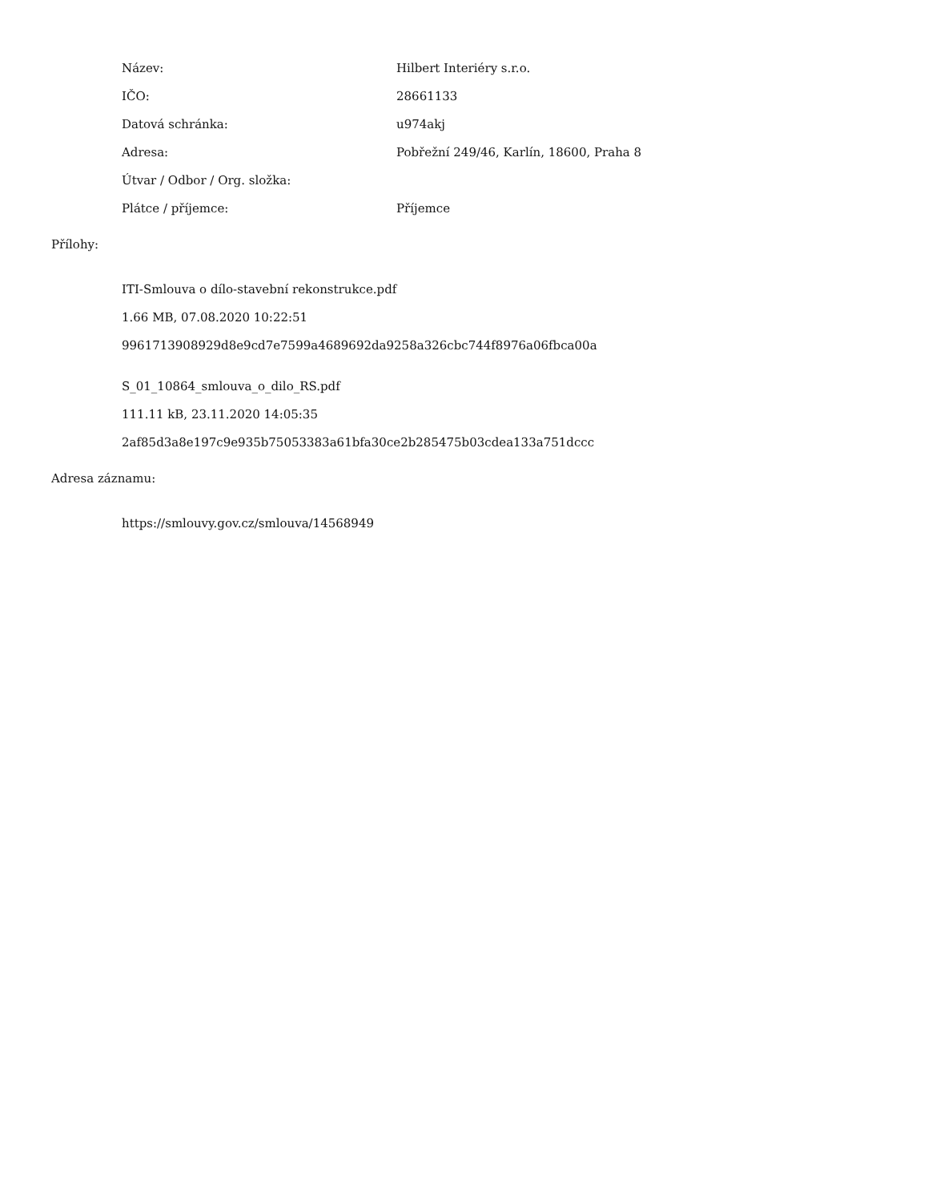Název: Hilbert Interiéry s.r.o.
IČO: 28661133
Datová schránka: u974akj
Adresa: Pobřežní 249/46, Karlín, 18600, Praha 8
Útvar / Odbor / Org. složka:
Plátce / příjemce: Příjemce
Přílohy:
ITI-Smlouva o dílo-stavební rekonstrukce.pdf
1.66 MB, 07.08.2020 10:22:51
9961713908929d8e9cd7e7599a4689692da9258a326cbc744f8976a06fbca00a
S_01_10864_smlouva_o_dilo_RS.pdf
111.11 kB, 23.11.2020 14:05:35
2af85d3a8e197c9e935b75053383a61bfa30ce2b285475b03cdea133a751dccc
Adresa záznamu:
https://smlouvy.gov.cz/smlouva/14568949